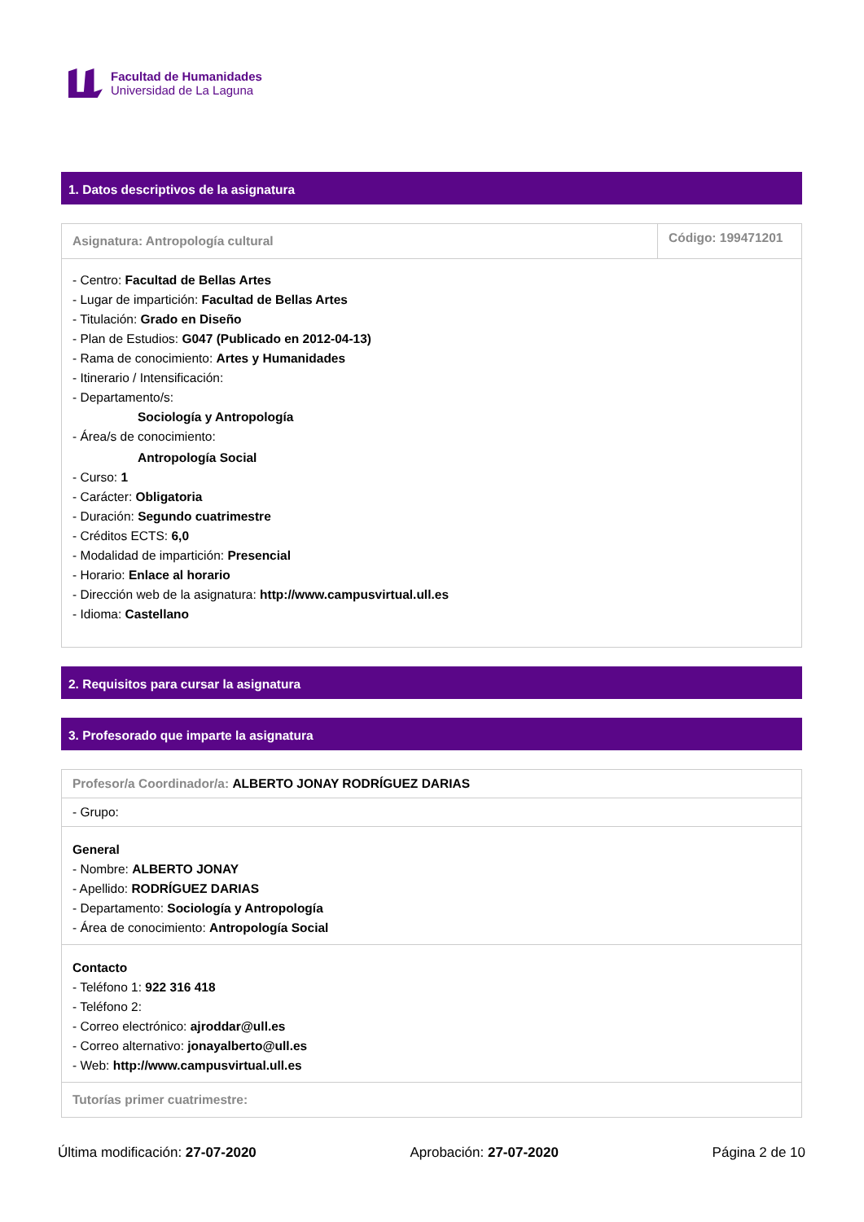Facultad de Humanidades
Universidad de La Laguna
1. Datos descriptivos de la asignatura
| Asignatura: Antropología cultural | Código: 199471201 |
| - Centro: Facultad de Bellas Artes - Lugar de impartición: Facultad de Bellas Artes - Titulación: Grado en Diseño - Plan de Estudios: G047 (Publicado en 2012-04-13) - Rama de conocimiento: Artes y Humanidades - Itinerario / Intensificación: - Departamento/s: Sociología y Antropología - Área/s de conocimiento: Antropología Social - Curso: 1 - Carácter: Obligatoria - Duración: Segundo cuatrimestre - Créditos ECTS: 6,0 - Modalidad de impartición: Presencial - Horario: Enlace al horario - Dirección web de la asignatura: http://www.campusvirtual.ull.es - Idioma: Castellano | |
2. Requisitos para cursar la asignatura
3. Profesorado que imparte la asignatura
| Profesor/a Coordinador/a: ALBERTO JONAY RODRÍGUEZ DARIAS |
| - Grupo: |
| General - Nombre: ALBERTO JONAY - Apellido: RODRÍGUEZ DARIAS - Departamento: Sociología y Antropología - Área de conocimiento: Antropología Social |
| Contacto - Teléfono 1: 922 316 418 - Teléfono 2: - Correo electrónico: ajroddar@ull.es - Correo alternativo: jonayalberto@ull.es - Web: http://www.campusvirtual.ull.es |
| Tutorías primer cuatrimestre: |
Última modificación: 27-07-2020 Aprobación: 27-07-2020 Página 2 de 10